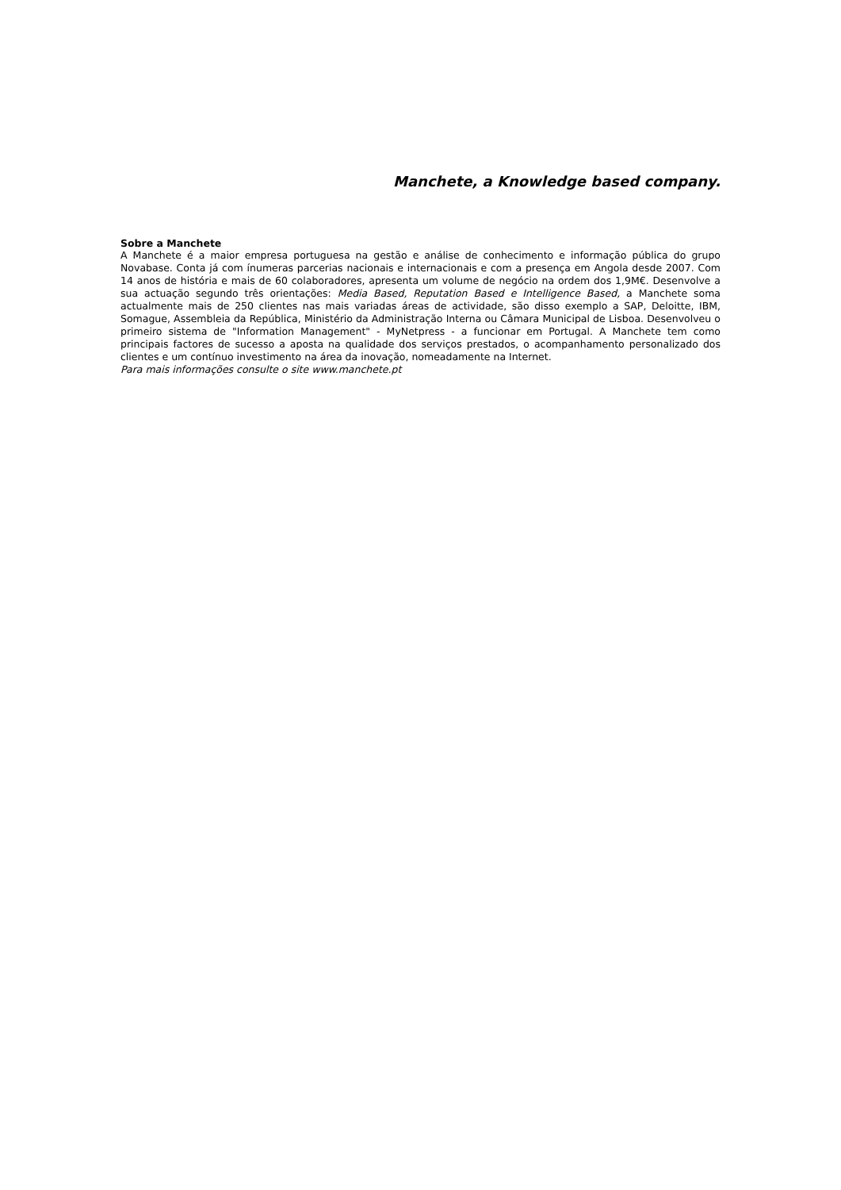Manchete, a Knowledge based company.
Sobre a Manchete
A Manchete é a maior empresa portuguesa na gestão e análise de conhecimento e informação pública do grupo Novabase. Conta já com ínumeras parcerias nacionais e internacionais e com a presença em Angola desde 2007. Com 14 anos de história e mais de 60 colaboradores, apresenta um volume de negócio na ordem dos 1,9M€. Desenvolve a sua actuação segundo três orientações: Media Based, Reputation Based e Intelligence Based, a Manchete soma actualmente mais de 250 clientes nas mais variadas áreas de actividade, são disso exemplo a SAP, Deloitte, IBM, Somague, Assembleia da República, Ministério da Administração Interna ou Câmara Municipal de Lisboa. Desenvolveu o primeiro sistema de "Information Management" - MyNetpress - a funcionar em Portugal. A Manchete tem como principais factores de sucesso a aposta na qualidade dos serviços prestados, o acompanhamento personalizado dos clientes e um contínuo investimento na área da inovação, nomeadamente na Internet.
Para mais informações consulte o site www.manchete.pt